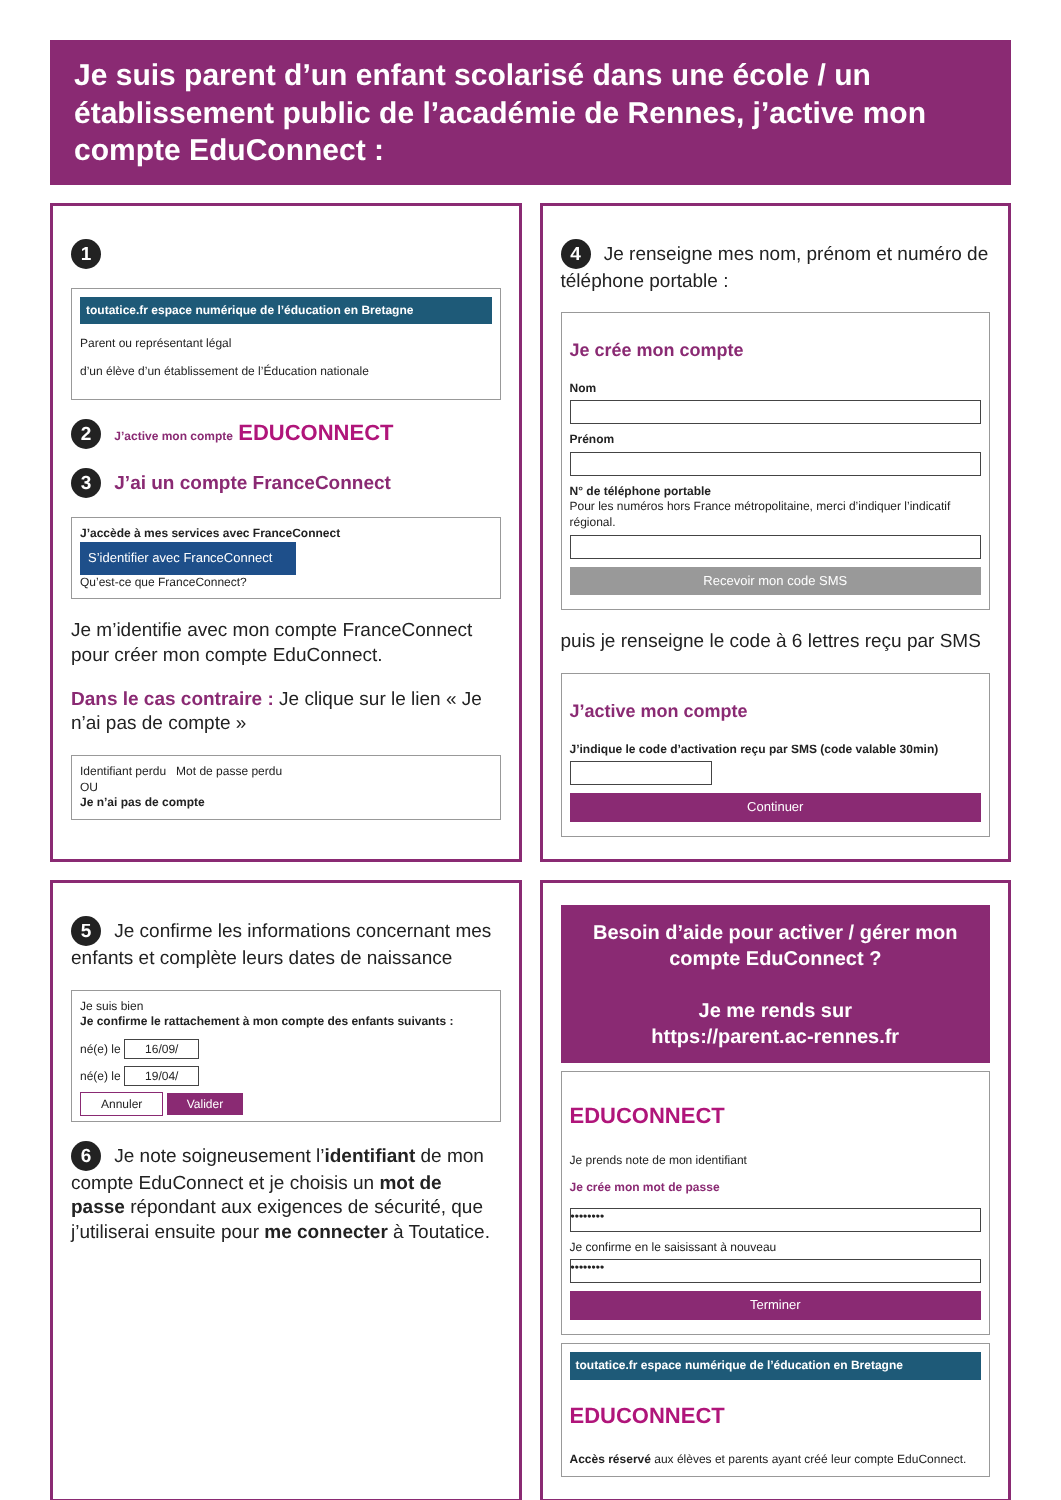Je suis parent d’un enfant scolarisé dans une école / un établissement public de l’académie de Rennes, j’active mon compte EduConnect :
1
toutatice.fr espace numérique de l’éducation en Bretagne
Parent ou représentant légal
d’un élève d’un établissement de l’Éducation nationale
2 J’active mon compte EDUCONNECT
3 J’ai un compte FranceConnect
J’accède à mes services avec FranceConnect
S’identifier avec FranceConnect
Qu’est-ce que FranceConnect?
Je m’identifie avec mon compte FranceConnect pour créer mon compte EduConnect.
Dans le cas contraire : Je clique sur le lien « Je n’ai pas de compte »
Identifiant perdu Mot de passe perdu
OU
Je n’ai pas de compte
4 Je renseigne mes nom, prénom et numéro de téléphone portable :
Je crée mon compte
Nom
Prénom
N° de téléphone portable
Pour les numéros hors France métropolitaine, merci d’indiquer l’indicatif régional.
Recevoir mon code SMS
puis je renseigne le code à 6 lettres reçu par SMS
J’active mon compte
J’indique le code d’activation reçu par SMS (code valable 30min)
Continuer
5 Je confirme les informations concernant mes enfants et complète leurs dates de naissance
Je suis bien
Je confirme le rattachement à mon compte des enfants suivants :
né(e) le 16/09/
né(e) le 19/04/
Annuler Valider
6 Je note soigneusement l’identifiant de mon compte EduConnect et je choisis un mot de passe répondant aux exigences de sécurité, que j’utiliserai ensuite pour me connecter à Toutatice.
Besoin d’aide pour activer / gérer mon compte EduConnect ?
Je me rends sur
https://parent.ac-rennes.fr
EDUCONNECT
Je prends note de mon identifiant
Je crée mon mot de passe
••••••••
Je confirme en le saisissant à nouveau
••••••••
Terminer
toutatice.fr espace numérique de l’éducation en Bretagne
EDUCONNECT
Accès réservé aux élèves et parents ayant créé leur compte EduConnect.